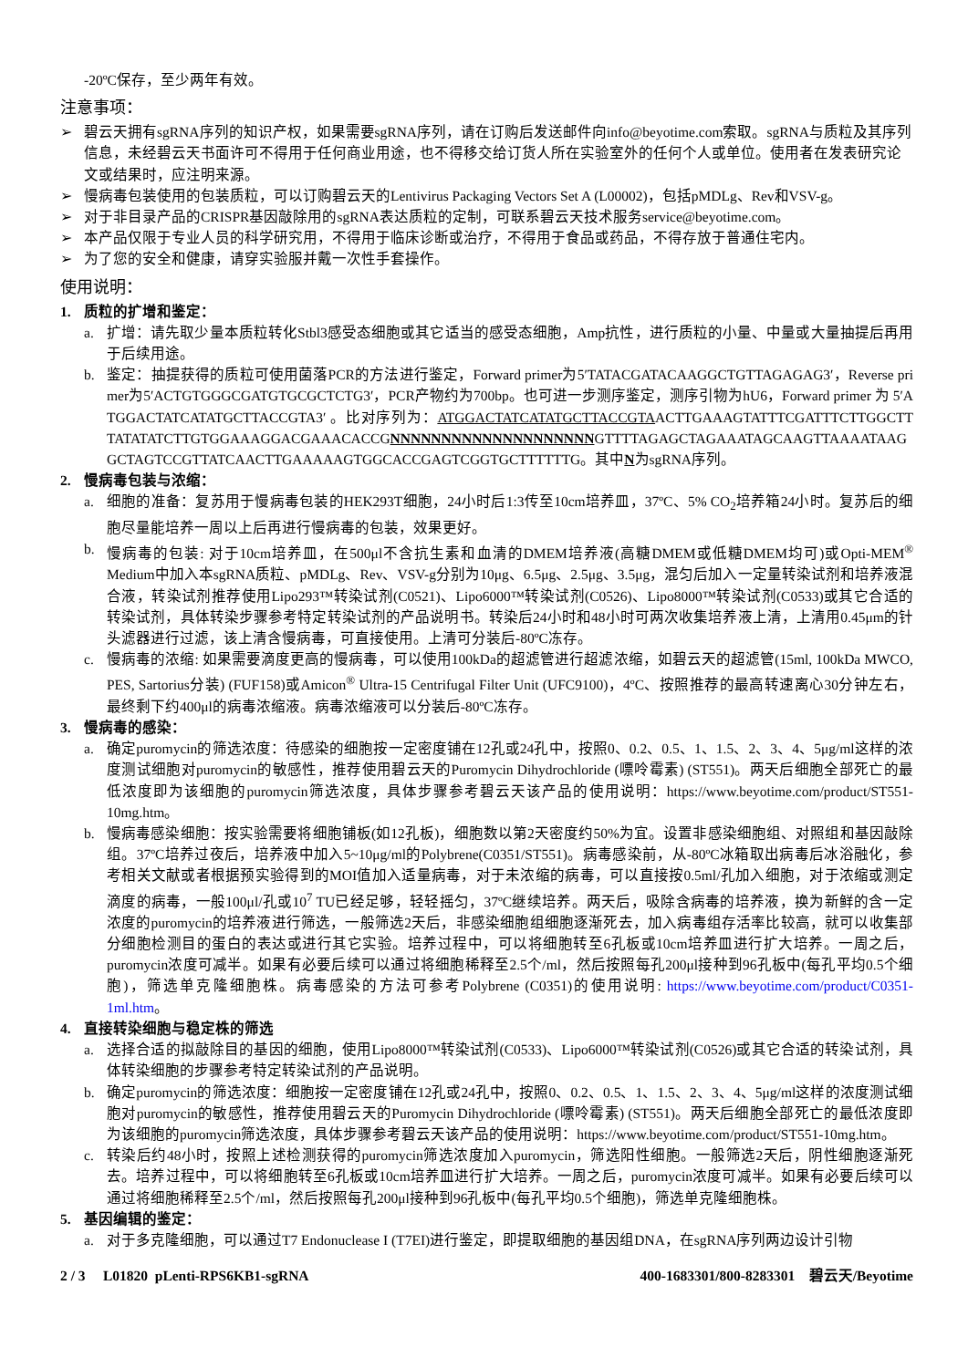-20ºC保存，至少两年有效。
注意事项：
➢ 碧云天拥有sgRNA序列的知识产权，如果需要sgRNA序列，请在订购后发送邮件向info@beyotime.com索取。sgRNA与质粒及其序列信息，未经碧云天书面许可不得用于任何商业用途，也不得移交给订货人所在实验室外的任何个人或单位。使用者在发表研究论文或结果时，应注明来源。
➢ 慢病毒包装使用的包装质粒，可以订购碧云天的Lentivirus Packaging Vectors Set A (L00002)，包括pMDLg、Rev和VSV-g。
➢ 对于非目录产品的CRISPR基因敲除用的sgRNA表达质粒的定制，可联系碧云天技术服务service@beyotime.com。
➢ 本产品仅限于专业人员的科学研究用，不得用于临床诊断或治疗，不得用于食品或药品，不得存放于普通住宅内。
➢ 为了您的安全和健康，请穿实验服并戴一次性手套操作。
使用说明：
1. 质粒的扩增和鉴定：
a. 扩增：请先取少量本质粒转化Stbl3感受态细胞或其它适当的感受态细胞，Amp抗性，进行质粒的小量、中量或大量抽提后再用于后续用途。
b. 鉴定：抽提获得的质粒可使用菌落PCR的方法进行鉴定，Forward primer为5′TATACGATACAAGGCTGTTAGAGAG3′，Reverse primer为5′ACTGTGGGCGATGTGCGCTCTG3′，PCR产物约为700bp。也可进一步测序鉴定，测序引物为hU6，Forward primer 为 5′ATGGACTATCATATGCTTACCGTA3′ 。比对序列为：ATGGACTATCATATGCTTACCGTAACTTGAAAGTATTTCGATTTCTTGGCTTTATATATCTTGTGGAAAGGACGAAACACCGNNNNNNNNNNNNNNNNNNNNGTTTTAGAGCTAGAAATAGCAAGTTAAAATAAGGCTAGTCCGTTATCAACTTGAAAAAGTGGCACCGAGTCGGTGCTTTTTTG。其中N为sgRNA序列。
2. 慢病毒包装与浓缩：
a. 细胞的准备：复苏用于慢病毒包装的HEK293T细胞，24小时后1:3传至10cm培养皿，37ºC、5% CO<sub>2</sub>培养箱24小时。复苏后的细胞尽量能培养一周以上后再进行慢病毒的包装，效果更好。
b. 慢病毒的包装: 对于10cm培养皿，在500μl不含抗生素和血清的DMEM培养液(高糖DMEM或低糖DMEM均可)或Opti-MEM<sup>®</sup> Medium中加入本sgRNA质粒、pMDLg、Rev、VSV-g分别为10μg、6.5μg、2.5μg、3.5μg，混匀后加入一定量转染试剂和培养液混合液，转染试剂推荐使用Lipo293™转染试剂(C0521)、Lipo6000™转染试剂(C0526)、Lipo8000™转染试剂(C0533)或其它合适的转染试剂，具体转染步骤参考特定转染试剂的产品说明书。转染后24小时和48小时可两次收集培养液上清，上清用0.45μm的针头滤器进行过滤，该上清含慢病毒，可直接使用。上清可分装后-80ºC冻存。
c. 慢病毒的浓缩: 如果需要滴度更高的慢病毒，可以使用100kDa的超滤管进行超滤浓缩，如碧云天的超滤管(15ml, 100kDa MWCO, PES, Sartorius分装) (FUF158)或Amicon<sup>®</sup> Ultra-15 Centrifugal Filter Unit (UFC9100)，4ºC、按照推荐的最高转速离心30分钟左右，最终剩下约400μl的病毒浓缩液。病毒浓缩液可以分装后-80ºC冻存。
3. 慢病毒的感染：
a. 确定puromycin的筛选浓度：待感染的细胞按一定密度铺在12孔或24孔中，按照0、0.2、0.5、1、1.5、2、3、4、5μg/ml这样的浓度测试细胞对puromycin的敏感性，推荐使用碧云天的Puromycin Dihydrochloride (嘌呤霉素) (ST551)。两天后细胞全部死亡的最低浓度即为该细胞的puromycin筛选浓度，具体步骤参考碧云天该产品的使用说明：https://www.beyotime.com/product/ST551-10mg.htm。
b. 慢病毒感染细胞：按实验需要将细胞铺板(如12孔板)，细胞数以第2天密度约50%为宜。设置非感染细胞组、对照组和基因敲除组。37ºC培养过夜后，培养液中加入5~10μg/ml的Polybrene(C0351/ST551)。病毒感染前，从-80ºC冰箱取出病毒后冰浴融化，参考相关文献或者根据预实验得到的MOI值加入适量病毒，对于未浓缩的病毒，可以直接按0.5ml/孔加入细胞，对于浓缩或测定滴度的病毒，一般100μl/孔或10<sup>7</sup> TU已经足够，轻轻摇匀，37ºC继续培养。两天后，吸除含病毒的培养液，换为新鲜的含一定浓度的puromycin的培养液进行筛选，一般筛选2天后，非感染细胞组细胞逐渐死去，加入病毒组存活率比较高，就可以收集部分细胞检测目的蛋白的表达或进行其它实验。培养过程中，可以将细胞转至6孔板或10cm培养皿进行扩大培养。一周之后，puromycin浓度可减半。如果有必要后续可以通过将细胞稀释至2.5个/ml，然后按照每孔200μl接种到96孔板中(每孔平均0.5个细胞)，筛选单克隆细胞株。病毒感染的方法可参考Polybrene (C0351)的使用说明: https://www.beyotime.com/product/C0351-1ml.htm。
4. 直接转染细胞与稳定株的筛选
a. 选择合适的拟敲除目的基因的细胞，使用Lipo8000™转染试剂(C0533)、Lipo6000™转染试剂(C0526)或其它合适的转染试剂，具体转染细胞的步骤参考特定转染试剂的产品说明。
b. 确定puromycin的筛选浓度：细胞按一定密度铺在12孔或24孔中，按照0、0.2、0.5、1、1.5、2、3、4、5μg/ml这样的浓度测试细胞对puromycin的敏感性，推荐使用碧云天的Puromycin Dihydrochloride (嘌呤霉素) (ST551)。两天后细胞全部死亡的最低浓度即为该细胞的puromycin筛选浓度，具体步骤参考碧云天该产品的使用说明：https://www.beyotime.com/product/ST551-10mg.htm。
c. 转染后约48小时，按照上述检测获得的puromycin筛选浓度加入puromycin，筛选阳性细胞。一般筛选2天后，阴性细胞逐渐死去。培养过程中，可以将细胞转至6孔板或10cm培养皿进行扩大培养。一周之后，puromycin浓度可减半。如果有必要后续可以通过将细胞稀释至2.5个/ml，然后按照每孔200μl接种到96孔板中(每孔平均0.5个细胞)，筛选单克隆细胞株。
5. 基因编辑的鉴定：
a. 对于多克隆细胞，可以通过T7 Endonuclease I (T7EI)进行鉴定，即提取细胞的基因组DNA，在sgRNA序列两边设计引物
2 / 3 L01820 pLenti-RPS6KB1-sgRNA 400-1683301/800-8283301 碧云天/Beyotime